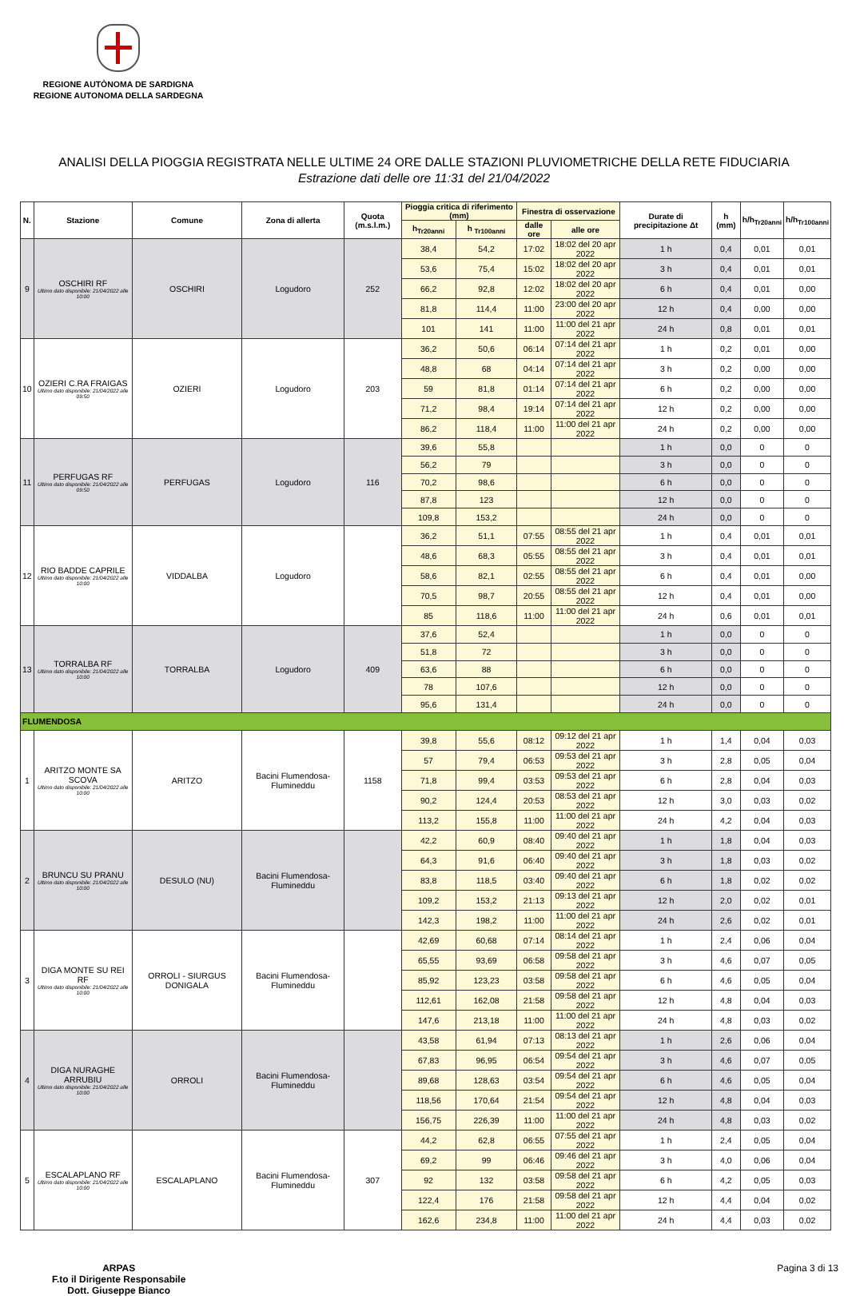REGIONE AUTÒNOMA DE SARDIGNA
REGIONE AUTONOMA DELLA SARDEGNA
ANALISI DELLA PIOGGIA REGISTRATA NELLE ULTIME 24 ORE DALLE STAZIONI PLUVIOMETRICHE DELLA RETE FIDUCIARIA
Estrazione dati delle ore 11:31 del 21/04/2022
| N. | Stazione | Comune | Zona di allerta | Quota (m.s.l.m.) | Pioggia critica di riferimento (mm) | | Finestra di osservazione | | Durate di precipitazione Δt | h (mm) | h/h<sub>Tr20anni</sub> | h/h<sub>Tr100anni</sub> |
| --- | --- | --- | --- | --- | --- | --- | --- | --- | --- | --- | --- | --- |
| | | | | | h<sub>Tr20anni</sub> | h <sub>Tr100anni</sub> | dalle ore | alle ore | | | | |
| 9 | OSCHIRI RF Ultimo dato disponibile: 21/04/2022 alle 10:00 | OSCHIRI | Logudoro | 252 | 38,4 | 54,2 | 17:02 | 18:02 del 20 apr 2022 | 1 h | 0,4 | 0,01 | 0,01 |
| | | | | | 53,6 | 75,4 | 15:02 | 18:02 del 20 apr 2022 | 3 h | 0,4 | 0,01 | 0,01 |
| | | | | | 66,2 | 92,8 | 12:02 | 18:02 del 20 apr 2022 | 6 h | 0,4 | 0,01 | 0,00 |
| | | | | | 81,8 | 114,4 | 11:00 | 23:00 del 20 apr 2022 | 12 h | 0,4 | 0,00 | 0,00 |
| | | | | | 101 | 141 | 11:00 | 11:00 del 21 apr 2022 | 24 h | 0,8 | 0,01 | 0,01 |
| 10 | OZIERI C.RA FRAIGAS Ultimo dato disponibile: 21/04/2022 alle 09:50 | OZIERI | Logudoro | 203 | 36,2 | 50,6 | 06:14 | 07:14 del 21 apr 2022 | 1 h | 0,2 | 0,01 | 0,00 |
| | | | | | 48,8 | 68 | 04:14 | 07:14 del 21 apr 2022 | 3 h | 0,2 | 0,00 | 0,00 |
| | | | | | 59 | 81,8 | 01:14 | 07:14 del 21 apr 2022 | 6 h | 0,2 | 0,00 | 0,00 |
| | | | | | 71,2 | 98,4 | 19:14 | 07:14 del 21 apr 2022 | 12 h | 0,2 | 0,00 | 0,00 |
| | | | | | 86,2 | 118,4 | 11:00 | 11:00 del 21 apr 2022 | 24 h | 0,2 | 0,00 | 0,00 |
| 11 | PERFUGAS RF Ultimo dato disponibile: 21/04/2022 alle 09:50 | PERFUGAS | Logudoro | 116 | 39,6 | 55,8 | | | 1 h | 0,0 | 0 | 0 |
| | | | | | 56,2 | 79 | | | 3 h | 0,0 | 0 | 0 |
| | | | | | 70,2 | 98,6 | | | 6 h | 0,0 | 0 | 0 |
| | | | | | 87,8 | 123 | | | 12 h | 0,0 | 0 | 0 |
| | | | | | 109,8 | 153,2 | | | 24 h | 0,0 | 0 | 0 |
| 12 | RIO BADDE CAPRILE Ultimo dato disponibile: 21/04/2022 alle 10:00 | VIDDALBA | Logudoro | | 36,2 | 51,1 | 07:55 | 08:55 del 21 apr 2022 | 1 h | 0,4 | 0,01 | 0,01 |
| | | | | | 48,6 | 68,3 | 05:55 | 08:55 del 21 apr 2022 | 3 h | 0,4 | 0,01 | 0,01 |
| | | | | | 58,6 | 82,1 | 02:55 | 08:55 del 21 apr 2022 | 6 h | 0,4 | 0,01 | 0,00 |
| | | | | | 70,5 | 98,7 | 20:55 | 08:55 del 21 apr 2022 | 12 h | 0,4 | 0,01 | 0,00 |
| | | | | | 85 | 118,6 | 11:00 | 11:00 del 21 apr 2022 | 24 h | 0,6 | 0,01 | 0,01 |
| 13 | TORRALBA RF Ultimo dato disponibile: 21/04/2022 alle 10:00 | TORRALBA | Logudoro | 409 | 37,6 | 52,4 | | | 1 h | 0,0 | 0 | 0 |
| | | | | | 51,8 | 72 | | | 3 h | 0,0 | 0 | 0 |
| | | | | | 63,6 | 88 | | | 6 h | 0,0 | 0 | 0 |
| | | | | | 78 | 107,6 | | | 12 h | 0,0 | 0 | 0 |
| | | | | | 95,6 | 131,4 | | | 24 h | 0,0 | 0 | 0 |
| FLUMENDOSA | | | | | | | | | | | | |
| 1 | ARITZO MONTE SA SCOVA Ultimo dato disponibile: 21/04/2022 alle 10:00 | ARITZO | Bacini Flumendosa-Flumineddu | 1158 | 39,8 | 55,6 | 08:12 | 09:12 del 21 apr 2022 | 1 h | 1,4 | 0,04 | 0,03 |
| | | | | | 57 | 79,4 | 06:53 | 09:53 del 21 apr 2022 | 3 h | 2,8 | 0,05 | 0,04 |
| | | | | | 71,8 | 99,4 | 03:53 | 09:53 del 21 apr 2022 | 6 h | 2,8 | 0,04 | 0,03 |
| | | | | | 90,2 | 124,4 | 20:53 | 08:53 del 21 apr 2022 | 12 h | 3,0 | 0,03 | 0,02 |
| | | | | | 113,2 | 155,8 | 11:00 | 11:00 del 21 apr 2022 | 24 h | 4,2 | 0,04 | 0,03 |
| 2 | BRUNCU SU PRANU Ultimo dato disponibile: 21/04/2022 alle 10:00 | DESULO (NU) | Bacini Flumendosa-Flumineddu | | 42,2 | 60,9 | 08:40 | 09:40 del 21 apr 2022 | 1 h | 1,8 | 0,04 | 0,03 |
| | | | | | 64,3 | 91,6 | 06:40 | 09:40 del 21 apr 2022 | 3 h | 1,8 | 0,03 | 0,02 |
| | | | | | 83,8 | 118,5 | 03:40 | 09:40 del 21 apr 2022 | 6 h | 1,8 | 0,02 | 0,02 |
| | | | | | 109,2 | 153,2 | 21:13 | 09:13 del 21 apr 2022 | 12 h | 2,0 | 0,02 | 0,01 |
| | | | | | 142,3 | 198,2 | 11:00 | 11:00 del 21 apr 2022 | 24 h | 2,6 | 0,02 | 0,01 |
| 3 | DIGA MONTE SU REI RF Ultimo dato disponibile: 21/04/2022 alle 10:00 | ORROLI - SIURGUS DONIGALA | Bacini Flumendosa-Flumineddu | | 42,69 | 60,68 | 07:14 | 08:14 del 21 apr 2022 | 1 h | 2,4 | 0,06 | 0,04 |
| | | | | | 65,55 | 93,69 | 06:58 | 09:58 del 21 apr 2022 | 3 h | 4,6 | 0,07 | 0,05 |
| | | | | | 85,92 | 123,23 | 03:58 | 09:58 del 21 apr 2022 | 6 h | 4,6 | 0,05 | 0,04 |
| | | | | | 112,61 | 162,08 | 21:58 | 09:58 del 21 apr 2022 | 12 h | 4,8 | 0,04 | 0,03 |
| | | | | | 147,6 | 213,18 | 11:00 | 11:00 del 21 apr 2022 | 24 h | 4,8 | 0,03 | 0,02 |
| 4 | DIGA NURAGHE ARRUBIU Ultimo dato disponibile: 21/04/2022 alle 10:00 | ORROLI | Bacini Flumendosa-Flumineddu | | 43,58 | 61,94 | 07:13 | 08:13 del 21 apr 2022 | 1 h | 2,6 | 0,06 | 0,04 |
| | | | | | 67,83 | 96,95 | 06:54 | 09:54 del 21 apr 2022 | 3 h | 4,6 | 0,07 | 0,05 |
| | | | | | 89,68 | 128,63 | 03:54 | 09:54 del 21 apr 2022 | 6 h | 4,6 | 0,05 | 0,04 |
| | | | | | 118,56 | 170,64 | 21:54 | 09:54 del 21 apr 2022 | 12 h | 4,8 | 0,04 | 0,03 |
| | | | | | 156,75 | 226,39 | 11:00 | 11:00 del 21 apr 2022 | 24 h | 4,8 | 0,03 | 0,02 |
| 5 | ESCALAPLANO RF Ultimo dato disponibile: 21/04/2022 alle 10:00 | ESCALAPLANO | Bacini Flumendosa-Flumineddu | 307 | 44,2 | 62,8 | 06:55 | 07:55 del 21 apr 2022 | 1 h | 2,4 | 0,05 | 0,04 |
| | | | | | 69,2 | 99 | 06:46 | 09:46 del 21 apr 2022 | 3 h | 4,0 | 0,06 | 0,04 |
| | | | | | 92 | 132 | 03:58 | 09:58 del 21 apr 2022 | 6 h | 4,2 | 0,05 | 0,03 |
| | | | | | 122,4 | 176 | 21:58 | 09:58 del 21 apr 2022 | 12 h | 4,4 | 0,04 | 0,02 |
| | | | | | 162,6 | 234,8 | 11:00 | 11:00 del 21 apr 2022 | 24 h | 4,4 | 0,03 | 0,02 |
ARPAS
F.to il Dirigente Responsabile
Dott. Giuseppe Bianco
Pagina 3 di 13